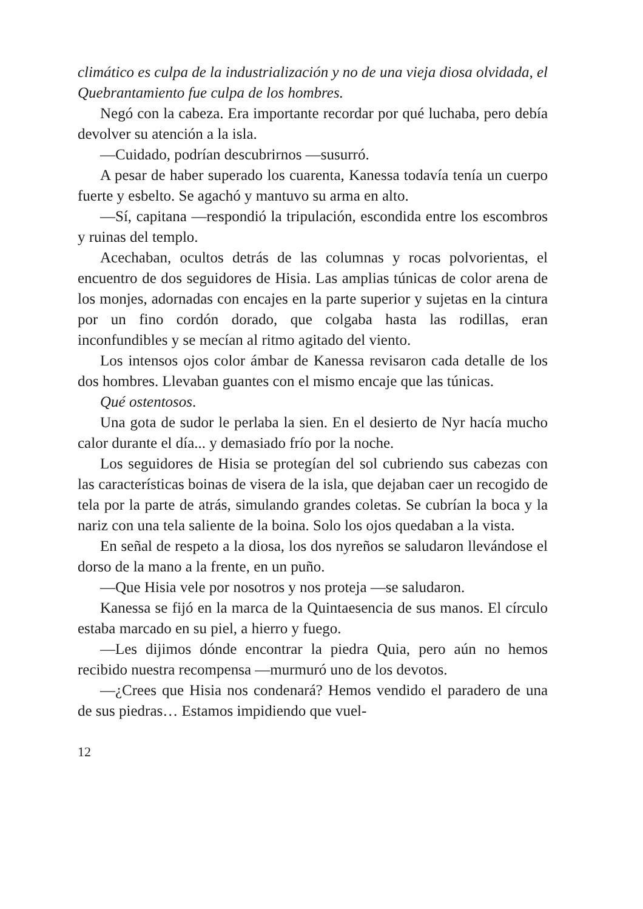climático es culpa de la industrialización y no de una vieja diosa olvidada, el Quebrantamiento fue culpa de los hombres.
Negó con la cabeza. Era importante recordar por qué luchaba, pero debía devolver su atención a la isla.
—Cuidado, podrían descubrirnos —susurró.
A pesar de haber superado los cuarenta, Kanessa todavía tenía un cuerpo fuerte y esbelto. Se agachó y mantuvo su arma en alto.
—Sí, capitana —respondió la tripulación, escondida entre los escombros y ruinas del templo.
Acechaban, ocultos detrás de las columnas y rocas polvorientas, el encuentro de dos seguidores de Hisia. Las amplias túnicas de color arena de los monjes, adornadas con encajes en la parte superior y sujetas en la cintura por un fino cordón dorado, que colgaba hasta las rodillas, eran inconfundibles y se mecían al ritmo agitado del viento.
Los intensos ojos color ámbar de Kanessa revisaron cada detalle de los dos hombres. Llevaban guantes con el mismo encaje que las túnicas.
Qué ostentosos.
Una gota de sudor le perlaba la sien. En el desierto de Nyr hacía mucho calor durante el día... y demasiado frío por la noche.
Los seguidores de Hisia se protegían del sol cubriendo sus cabezas con las características boinas de visera de la isla, que dejaban caer un recogido de tela por la parte de atrás, simulando grandes coletas. Se cubrían la boca y la nariz con una tela saliente de la boina. Solo los ojos quedaban a la vista.
En señal de respeto a la diosa, los dos nyreños se saludaron llevándose el dorso de la mano a la frente, en un puño.
—Que Hisia vele por nosotros y nos proteja —se saludaron.
Kanessa se fijó en la marca de la Quintaesencia de sus manos. El círculo estaba marcado en su piel, a hierro y fuego.
—Les dijimos dónde encontrar la piedra Quia, pero aún no hemos recibido nuestra recompensa —murmuró uno de los devotos.
—¿Crees que Hisia nos condenará? Hemos vendido el paradero de una de sus piedras… Estamos impidiendo que vuel-
12